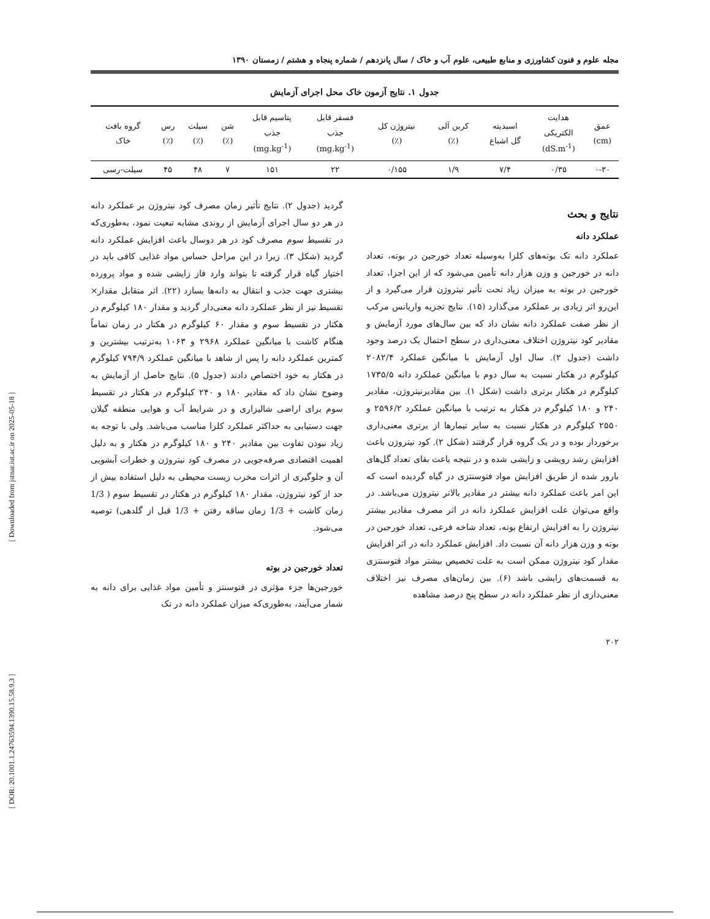[ Downloaded from jstnar.iut.ac.ir on 2025-05-18 ]
[ DOR: 20.1001.1.24763594.1390.15.58.9.3 ]
مجله علوم و فنون کشاورزی و منابع طبیعی، علوم آب و خاک / سال پانزدهم / شماره پنجاه و هشتم / زمستان ۱۳۹۰
جدول ۱. نتایج آزمون خاک محل اجرای آزمایش
| عمق (cm) | هدایت الکتریکی (dS.m<sup>-1</sup>) | اسیدیته گل اشباع | کربن آلی (٪) | نیتروژن کل (٪) | فسفر قابل جذب (mg.kg<sup>-1</sup>) | پتاسیم قابل جذب (mg.kg<sup>-1</sup>) | شن (٪) | سیلت (٪) | رس (٪) | گروه بافت خاک |
| --- | --- | --- | --- | --- | --- | --- | --- | --- | --- | --- |
| ۰-۳۰ | ۰/۳۵ | ۷/۴ | ۱/۹ | ۰/۱۵۵ | ۲۲ | ۱۵۱ | ۷ | ۴۸ | ۴۵ | سیلت-رسی |
نتایج و بحث
عملکرد دانه
عملکرد دانه تک بوته‌های کلزا به‌وسیله تعداد خورجین در بوته، تعداد دانه در خورجین و وزن هزار دانه تأمین می‌شود که از این اجزا، تعداد خورجین در بوته به میزان زیاد تحت تأثیر نیتروژن قرار می‌گیرد و از این‌رو اثر زیادی بر عملکرد می‌گذارد (۱۵). نتایج تجزیه واریانس مرکب از نظر صفت عملکرد دانه نشان داد که بین سال‌های مورد آزمایش و مقادیر کود نیتروژن اختلاف معنی‌داری در سطح احتمال یک درصد وجود داشت (جدول ۲). سال اول آزمایش با میانگین عملکرد ۲۰۸۲/۴ کیلوگرم در هکتار نسبت به سال دوم با میانگین عملکرد دانه ۱۷۳۵/۵ کیلوگرم در هکتار برتری داشت (شکل ۱). بین مقادیرنیتروژن، مقادیر ۲۴۰ و ۱۸۰ کیلوگرم در هکتار به ترتیب با میانگین عملکرد ۲۵۹۶/۲ و ۲۵۵۰ کیلوگرم در هکتار نسبت به سایر تیمارها از برتری معنی‌داری برخوردار بوده و در یک گروه قرار گرفتند (شکل ۲). کود نیتروژن باعث افزایش رشد رویشی و زایشی شده و در نتیجه باعث بقای تعداد گل‌های بارور شده از طریق افزایش مواد فتوسنتزی در گیاه گردیده است که این امر باعث عملکرد دانه بیشتر در مقادیر بالاتر نیتروژن می‌باشد. در واقع می‌توان علت افزایش عملکرد دانه در اثر مصرف مقادیر بیشتر نیتروژن را به افزایش ارتفاع بوته، تعداد شاخه فرعی، تعداد خورجین در بوته و وزن هزار دانه آن نسبت داد. افزایش عملکرد دانه در اثر افزایش مقدار کود نیتروژن ممکن است به علت تخصیص بیشتر مواد فتوسنتزی به قسمت‌های زایشی باشد (۶). بین زمان‌های مصرف نیز اختلاف معنی‌داری از نظر عملکرد دانه در سطح پنج درصد مشاهده
گردید (جدول ۲). نتایج تأثیر زمان مصرف کود نیتروژن بر عملکرد دانه در هر دو سال اجرای آزمایش از روندی مشابه تبعیت نمود، به‌طوری‌که در تقسیط سوم مصرف کود در هر دوسال باعث افزایش عملکرد دانه گردید (شکل ۳). زیرا در این مراحل حساس مواد غذایی کافی باید در اختیار گیاه قرار گرفته تا بتواند وارد فاز زایشی شده و مواد پرورده بیشتری جهت جذب و انتقال به دانه‌ها بسازد (۲۲). اثر متقابل مقدار× تقسیط نیز از نظر عملکرد دانه معنی‌دار گردید و مقدار ۱۸۰ کیلوگرم در هکتار در تقسیط سوم و مقدار ۶۰ کیلوگرم در هکتار در زمان تماماً هنگام کاشت با میانگین عملکرد ۲۹۶۸ و ۱۰۶۳ به‌ترتیب بیشترین و کمترین عملکرد دانه را پس از شاهد با میانگین عملکرد ۷۹۴/۹ کیلوگرم در هکتار به خود اختصاص دادند (جدول ۵). نتایج حاصل از آزمایش به وضوح نشان داد که مقادیر ۱۸۰ و ۲۴۰ کیلوگرم در هکتار در تقسیط سوم برای اراضی شالیزاری و در شرایط آب و هوایی منطقه گیلان جهت دستیابی به حداکثر عملکرد کلزا مناسب می‌باشد. ولی با توجه به زیاد نبودن تفاوت بین مقادیر ۲۴۰ و ۱۸۰ کیلوگرم در هکتار و به دلیل اهمیت اقتصادی صرفه‌جویی در مصرف کود نیتروژن و خطرات آبشویی آن و جلوگیری از اثرات مخرب زیست محیطی به دلیل استفاده بیش از حد از کود نیتروژن، مقدار ۱۸۰ کیلوگرم در هکتار در تقسیط سوم ( 1/3 زمان کاشت + 1/3 زمان ساقه رفتن + 1/3 قبل از گلدهی) توصیه می‌شود.
تعداد خورجین در بوته
خورجین‌ها جزء مؤثری در فتوسنتز و تأمین مواد غذایی برای دانه به شمار می‌آیند، به‌طوری‌که میزان عملکرد دانه در تک
۲۰۲